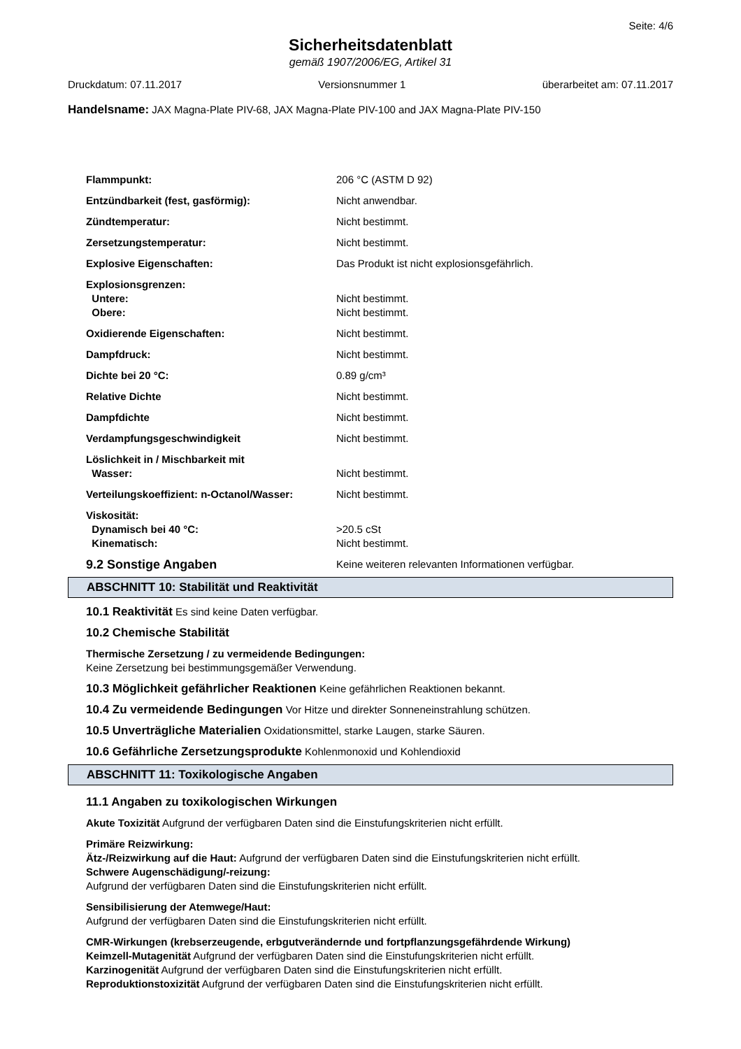Seite: 4/6
Sicherheitsdatenblatt
gemäß 1907/2006/EG, Artikel 31
Druckdatum: 07.11.2017 Versionsnummer 1 überarbeitet am: 07.11.2017
Handelsname: JAX Magna-Plate PIV-68, JAX Magna-Plate PIV-100 and JAX Magna-Plate PIV-150
| Flammpunkt: | 206 °C (ASTM D 92) |
| Entzündbarkeit (fest, gasförmig): | Nicht anwendbar. |
| Zündtemperatur: | Nicht bestimmt. |
| Zersetzungstemperatur: | Nicht bestimmt. |
| Explosive Eigenschaften: | Das Produkt ist nicht explosionsgefährlich. |
| Explosionsgrenzen: | |
| Untere: | Nicht bestimmt. |
| Obere: | Nicht bestimmt. |
| Oxidierende Eigenschaften: | Nicht bestimmt. |
| Dampfdruck: | Nicht bestimmt. |
| Dichte bei 20 °C: | 0.89 g/cm³ |
| Relative Dichte | Nicht bestimmt. |
| Dampfdichte | Nicht bestimmt. |
| Verdampfungsgeschwindigkeit | Nicht bestimmt. |
| Löslichkeit in / Mischbarkeit mit | |
| Wasser: | Nicht bestimmt. |
| Verteilungskoeffizient: n-Octanol/Wasser: | Nicht bestimmt. |
| Viskosität: | |
| Dynamisch bei 40 °C: | >20.5 cSt |
| Kinematisch: | Nicht bestimmt. |
| 9.2 Sonstige Angaben | Keine weiteren relevanten Informationen verfügbar. |
ABSCHNITT 10: Stabilität und Reaktivität
10.1 Reaktivität Es sind keine Daten verfügbar.
10.2 Chemische Stabilität
Thermische Zersetzung / zu vermeidende Bedingungen:
Keine Zersetzung bei bestimmungsgemäßer Verwendung.
10.3 Möglichkeit gefährlicher Reaktionen Keine gefährlichen Reaktionen bekannt.
10.4 Zu vermeidende Bedingungen Vor Hitze und direkter Sonneneinstrahlung schützen.
10.5 Unverträgliche Materialien Oxidationsmittel, starke Laugen, starke Säuren.
10.6 Gefährliche Zersetzungsprodukte Kohlenmonoxid und Kohlendioxid
ABSCHNITT 11: Toxikologische Angaben
11.1 Angaben zu toxikologischen Wirkungen
Akute Toxizität Aufgrund der verfügbaren Daten sind die Einstufungskriterien nicht erfüllt.
Primäre Reizwirkung:
Ätz-/Reizwirkung auf die Haut: Aufgrund der verfügbaren Daten sind die Einstufungskriterien nicht erfüllt.
Schwere Augenschädigung/-reizung:
Aufgrund der verfügbaren Daten sind die Einstufungskriterien nicht erfüllt.
Sensibilisierung der Atemwege/Haut:
Aufgrund der verfügbaren Daten sind die Einstufungskriterien nicht erfüllt.
CMR-Wirkungen (krebserzeugende, erbgutverändernde und fortpflanzungsgefährdende Wirkung)
Keimzell-Mutagenität Aufgrund der verfügbaren Daten sind die Einstufungskriterien nicht erfüllt.
Karzinogenität Aufgrund der verfügbaren Daten sind die Einstufungskriterien nicht erfüllt.
Reproduktionstoxizität Aufgrund der verfügbaren Daten sind die Einstufungskriterien nicht erfüllt.